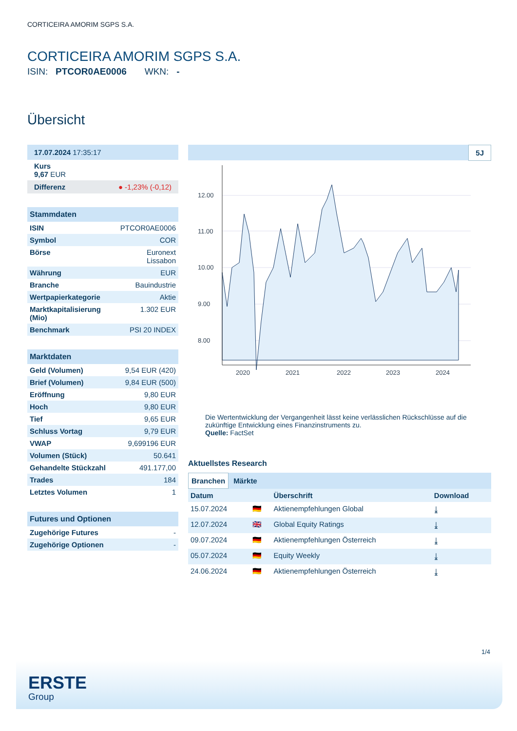CORTICEIRA AMORIM SGPS S.A.
CORTICEIRA AMORIM SGPS S.A.
ISIN: PTCOR0AE0006 WKN: -
Übersicht
17.07.2024 17:35:17
Kurs
9,67 EUR
Differenz ● -1,23% (-0,12)
Stammdaten
| ISIN | PTCOR0AE0006 |
| Symbol | COR |
| Börse | Euronext Lissabon |
| Währung | EUR |
| Branche | Bauindustrie |
| Wertpapierkategorie | Aktie |
| Marktkapitalisierung (Mio) | 1.302 EUR |
| Benchmark | PSI 20 INDEX |
Marktdaten
| Geld (Volumen) | 9,54 EUR (420) |
| Brief (Volumen) | 9,84 EUR (500) |
| Eröffnung | 9,80 EUR |
| Hoch | 9,80 EUR |
| Tief | 9,65 EUR |
| Schluss Vortag | 9,79 EUR |
| VWAP | 9,699196 EUR |
| Volumen (Stück) | 50.641 |
| Gehandelte Stückzahl | 491.177,00 |
| Trades | 184 |
| Letztes Volumen | 1 |
Futures und Optionen
| Zugehörige Futures | - |
| Zugehörige Optionen | - |
5J
12.00
11.00
10.00
9.00
8.00
2020
2021
2022
2023
2024
Die Wertentwicklung der Vergangenheit lässt keine verlässlichen Rückschlüsse auf die zukünftige Entwicklung eines Finanzinstruments zu.
Quelle: FactSet
Aktuellstes Research
Branchen Märkte
| Datum | | Überschrift | Download |
| 15.07.2024 | 🇩🇪 | Aktienempfehlungen Global | ⤓ |
| 12.07.2024 | 🇬🇧 | Global Equity Ratings | ⤓ |
| 09.07.2024 | 🇩🇪 | Aktienempfehlungen Österreich | ⤓ |
| 05.07.2024 | 🇩🇪 | Equity Weekly | ⤓ |
| 24.06.2024 | 🇩🇪 | Aktienempfehlungen Österreich | ⤓ |
1/4
ERSTE
Group